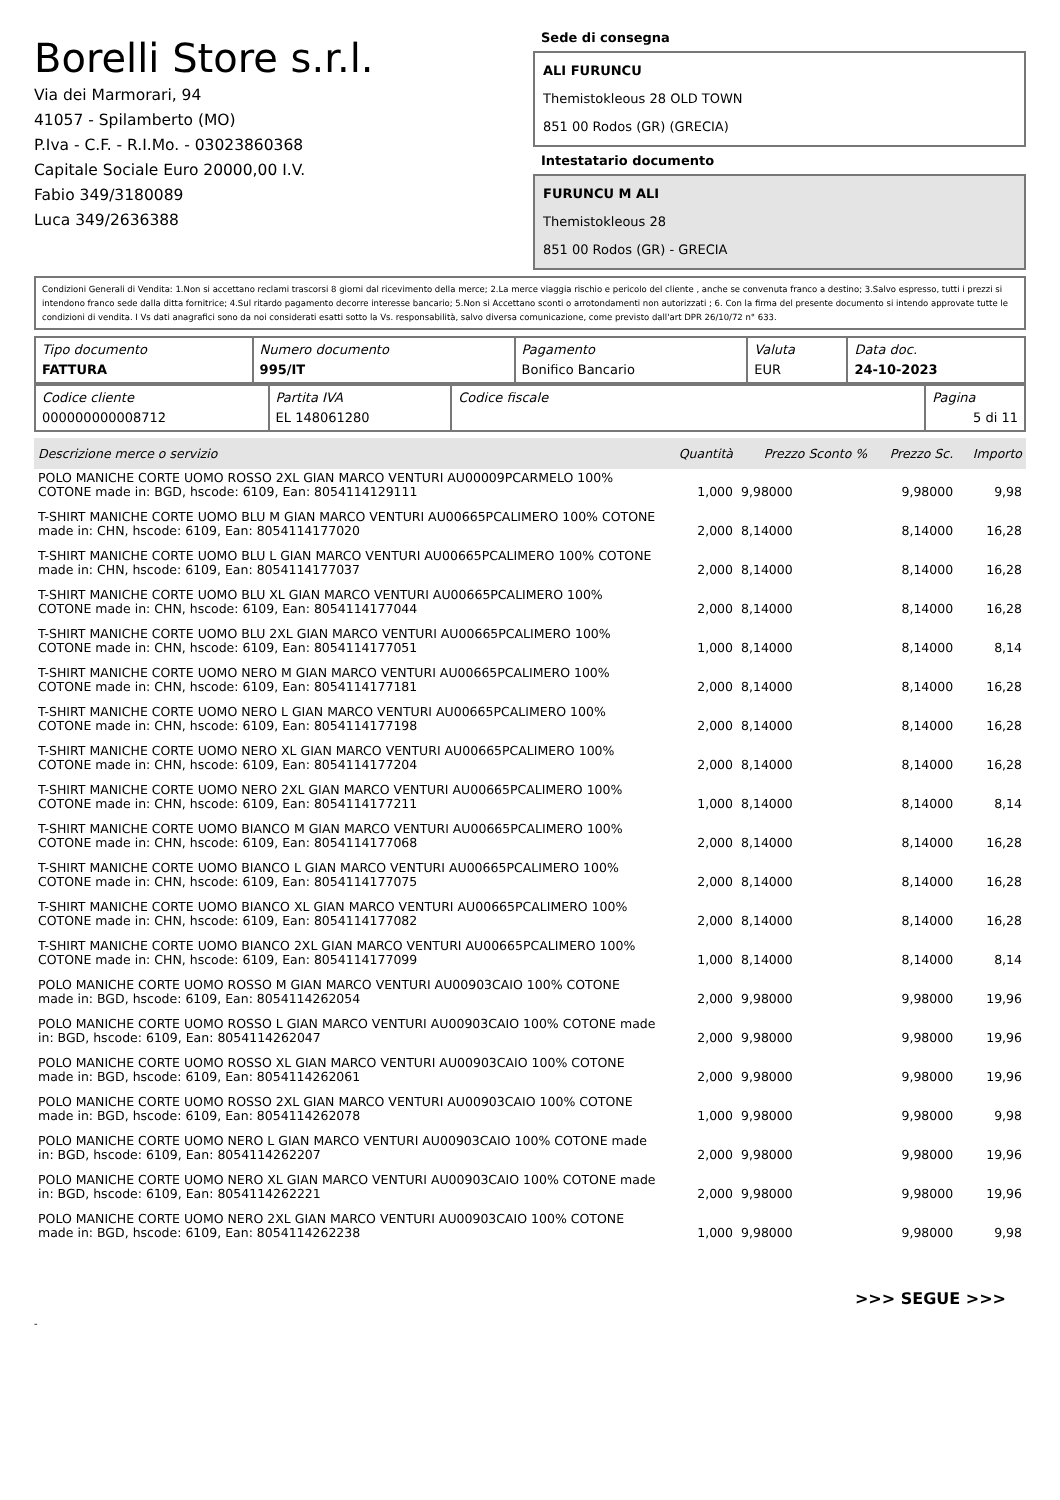Borelli Store s.r.l.
Via dei Marmorari, 94
41057 - Spilamberto (MO)
P.Iva - C.F. - R.I.Mo. - 03023860368
Capitale Sociale Euro 20000,00 I.V.
Fabio 349/3180089
Luca 349/2636388
Sede di consegna
ALI FURUNCU
Themistokleous 28 OLD TOWN
851 00 Rodos (GR) (GRECIA)
Intestatario documento
FURUNCU M ALI
Themistokleous 28
851 00 Rodos (GR) - GRECIA
Condizioni Generali di Vendita: 1.Non si accettano reclami trascorsi 8 giorni dal ricevimento della merce; 2.La merce viaggia rischio e pericolo del cliente , anche se convenuta franco a destino; 3.Salvo espresso, tutti i prezzi si intendono franco sede dalla ditta fornitrice; 4.Sul ritardo pagamento decorre interesse bancario; 5.Non si Accettano sconti o arrotondamenti non autorizzati ; 6. Con la firma del presente documento si intendo approvate tutte le condizioni di vendita. I Vs dati anagrafici sono da noi considerati esatti sotto la Vs. responsabilità, salvo diversa comunicazione, come previsto dall'art DPR 26/10/72 n° 633.
| Tipo documento FATTURA | Numero documento 995/IT | Pagamento Bonifico Bancario | Valuta EUR | Data doc. 24-10-2023 |
| Codice cliente 000000000008712 | Partita IVA EL 148061280 | Codice fiscale | Pagina 5 di 11 |
| Descrizione merce o servizio | Quantità | Prezzo Sconto % | Prezzo Sc. | Importo |
| --- | --- | --- | --- | --- |
| POLO MANICHE CORTE UOMO ROSSO 2XL GIAN MARCO VENTURI AU00009PCARMELO 100% COTONE made in: BGD, hscode: 6109, Ean: 8054114129111 | 1,000 | 9,98000 | 9,98000 | 9,98 |
| T-SHIRT MANICHE CORTE UOMO BLU M GIAN MARCO VENTURI AU00665PCALIMERO 100% COTONE made in: CHN, hscode: 6109, Ean: 8054114177020 | 2,000 | 8,14000 | 8,14000 | 16,28 |
| T-SHIRT MANICHE CORTE UOMO BLU L GIAN MARCO VENTURI AU00665PCALIMERO 100% COTONE made in: CHN, hscode: 6109, Ean: 8054114177037 | 2,000 | 8,14000 | 8,14000 | 16,28 |
| T-SHIRT MANICHE CORTE UOMO BLU XL GIAN MARCO VENTURI AU00665PCALIMERO 100% COTONE made in: CHN, hscode: 6109, Ean: 8054114177044 | 2,000 | 8,14000 | 8,14000 | 16,28 |
| T-SHIRT MANICHE CORTE UOMO BLU 2XL GIAN MARCO VENTURI AU00665PCALIMERO 100% COTONE made in: CHN, hscode: 6109, Ean: 8054114177051 | 1,000 | 8,14000 | 8,14000 | 8,14 |
| T-SHIRT MANICHE CORTE UOMO NERO M GIAN MARCO VENTURI AU00665PCALIMERO 100% COTONE made in: CHN, hscode: 6109, Ean: 8054114177181 | 2,000 | 8,14000 | 8,14000 | 16,28 |
| T-SHIRT MANICHE CORTE UOMO NERO L GIAN MARCO VENTURI AU00665PCALIMERO 100% COTONE made in: CHN, hscode: 6109, Ean: 8054114177198 | 2,000 | 8,14000 | 8,14000 | 16,28 |
| T-SHIRT MANICHE CORTE UOMO NERO XL GIAN MARCO VENTURI AU00665PCALIMERO 100% COTONE made in: CHN, hscode: 6109, Ean: 8054114177204 | 2,000 | 8,14000 | 8,14000 | 16,28 |
| T-SHIRT MANICHE CORTE UOMO NERO 2XL GIAN MARCO VENTURI AU00665PCALIMERO 100% COTONE made in: CHN, hscode: 6109, Ean: 8054114177211 | 1,000 | 8,14000 | 8,14000 | 8,14 |
| T-SHIRT MANICHE CORTE UOMO BIANCO M GIAN MARCO VENTURI AU00665PCALIMERO 100% COTONE made in: CHN, hscode: 6109, Ean: 8054114177068 | 2,000 | 8,14000 | 8,14000 | 16,28 |
| T-SHIRT MANICHE CORTE UOMO BIANCO L GIAN MARCO VENTURI AU00665PCALIMERO 100% COTONE made in: CHN, hscode: 6109, Ean: 8054114177075 | 2,000 | 8,14000 | 8,14000 | 16,28 |
| T-SHIRT MANICHE CORTE UOMO BIANCO XL GIAN MARCO VENTURI AU00665PCALIMERO 100% COTONE made in: CHN, hscode: 6109, Ean: 8054114177082 | 2,000 | 8,14000 | 8,14000 | 16,28 |
| T-SHIRT MANICHE CORTE UOMO BIANCO 2XL GIAN MARCO VENTURI AU00665PCALIMERO 100% COTONE made in: CHN, hscode: 6109, Ean: 8054114177099 | 1,000 | 8,14000 | 8,14000 | 8,14 |
| POLO MANICHE CORTE UOMO ROSSO M GIAN MARCO VENTURI AU00903CAIO 100% COTONE made in: BGD, hscode: 6109, Ean: 8054114262054 | 2,000 | 9,98000 | 9,98000 | 19,96 |
| POLO MANICHE CORTE UOMO ROSSO L GIAN MARCO VENTURI AU00903CAIO 100% COTONE made in: BGD, hscode: 6109, Ean: 8054114262047 | 2,000 | 9,98000 | 9,98000 | 19,96 |
| POLO MANICHE CORTE UOMO ROSSO XL GIAN MARCO VENTURI AU00903CAIO 100% COTONE made in: BGD, hscode: 6109, Ean: 8054114262061 | 2,000 | 9,98000 | 9,98000 | 19,96 |
| POLO MANICHE CORTE UOMO ROSSO 2XL GIAN MARCO VENTURI AU00903CAIO 100% COTONE made in: BGD, hscode: 6109, Ean: 8054114262078 | 1,000 | 9,98000 | 9,98000 | 9,98 |
| POLO MANICHE CORTE UOMO NERO L GIAN MARCO VENTURI AU00903CAIO 100% COTONE made in: BGD, hscode: 6109, Ean: 8054114262207 | 2,000 | 9,98000 | 9,98000 | 19,96 |
| POLO MANICHE CORTE UOMO NERO XL GIAN MARCO VENTURI AU00903CAIO 100% COTONE made in: BGD, hscode: 6109, Ean: 8054114262221 | 2,000 | 9,98000 | 9,98000 | 19,96 |
| POLO MANICHE CORTE UOMO NERO 2XL GIAN MARCO VENTURI AU00903CAIO 100% COTONE made in: BGD, hscode: 6109, Ean: 8054114262238 | 1,000 | 9,98000 | 9,98000 | 9,98 |
>>> SEGUE >>>
-